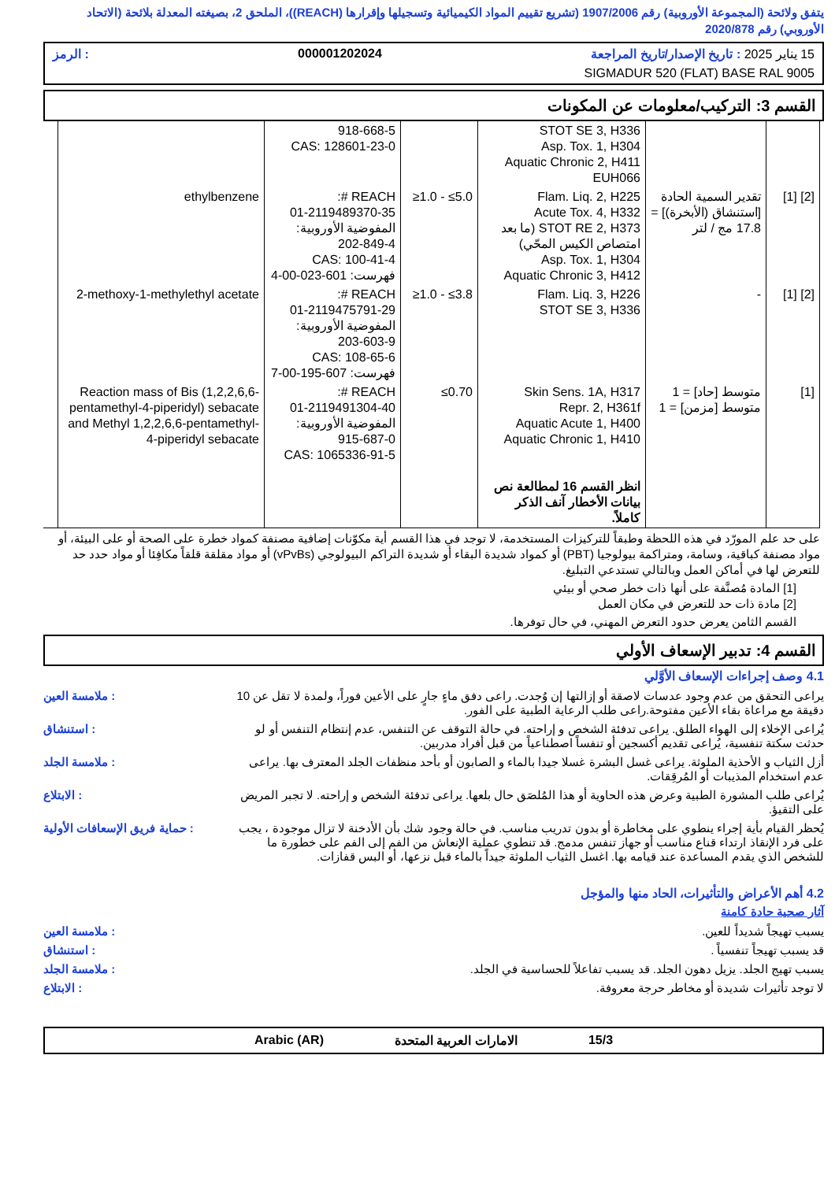يتفق ولائحة (المجموعة الأوروبية) رقم 1907/2006 (تشريع تقييم المواد الكيميائية وتسجيلها وإقرارها (REACH))، الملحق 2، بصيغته المعدلة بلائحة (الاتحاد الأوروبي) رقم 2020/878
15 يناير 2025 : تاريخ الإصدار/تاريخ المراجعة 000001202024: الرمز
SIGMADUR 520 (FLAT) BASE RAL 9005
القسم 3: التركيب/معلومات عن المكونات
| | | STOT SE 3, H336 Asp. Tox. 1, H304 Aquatic Chronic 2, H411 EUH066 | | 918-668-5 CAS: 128601-23-0 | |
| [2] [1] | تقدير السمية الحادة [استنشاق (الأبخرة)] = 17.8 مج / لتر | Flam. Liq. 2, H225 Acute Tox. 4, H332 STOT RE 2, H373 (ما بعد امتصاص الكيس المحّي) Asp. Tox. 1, H304 Aquatic Chronic 3, H412 | ≥1.0 - ≤5.0 | REACH #: 01-2119489370-35 المفوضية الأوروبية: 202-849-4 CAS: 100-41-4 فهرست: 601-023-00-4 | ethylbenzene |
| [2] [1] | - | Flam. Liq. 3, H226 STOT SE 3, H336 | ≥1.0 - ≤3.8 | REACH #: 01-2119475791-29 المفوضية الأوروبية: 203-603-9 CAS: 108-65-6 فهرست: 607-195-00-7 | 2-methoxy-1-methylethyl acetate |
| [1] | متوسط [حاد] = 1 متوسط [مزمن] = 1 | Skin Sens. 1A, H317 Repr. 2, H361f Aquatic Acute 1, H400 Aquatic Chronic 1, H410 انظر القسم 16 لمطالعة نص بيانات الأخطار آنف الذكر كاملاً. | ≤0.70 | REACH #: 01-2119491304-40 المفوضية الأوروبية: 915-687-0 CAS: 1065336-91-5 | Reaction mass of Bis (1,2,2,6,6-pentamethyl-4-piperidyl) sebacate and Methyl 1,2,2,6,6-pentamethyl-4-piperidyl sebacate |
على حد علم المورّد في هذه اللحظة وطبقاً للتركيزات المستخدمة، لا توجد في هذا القسم أية مكوّنات إضافية مصنفة كمواد خطرة على الصحة أو على البيئة، أو مواد مصنفة كباقية، وسامة، ومتراكمة بيولوجيا (PBT) أو كمواد شديدة البقاء أو شديدة التراكم البيولوجي (vPvBs) أو مواد مقلقة قلقاً مكافِئا أو مواد حدد حد للتعرض لها في أماكن العمل وبالتالي تستدعي التبليغ.
[1] المادة مُصنَّفة على أنها ذات خطر صحي أو بيئي
[2] مادة ذات حد للتعرض في مكان العمل
القسم الثامن يعرض حدود التعرض المهني، في حال توفرها.
القسم 4: تدبير الإسعاف الأولي
4.1 وصف إجراءات الإسعاف الأوَّلي
يراعى التحقق من عدم وجود عدسات لاصقة أو إزالتها إن وُجدت. راعى دفق ماءٍ جارٍ على الأعين فوراً، ولمدة لا تقل عن 10 دقيقة مع مراعاة بقاء الأعين مفتوحة.راعى طلب الرعاية الطبية على الفور.
: ملامسة العين
يُراعى الإخلاء إلى الهواء الطلق. يراعى تدفئة الشخص و إراحته. في حالة التوقف عن التنفس، عدم إنتظام التنفس أو لو حدثت سكتة تنفسية، يُراعى تقديم أكسجين أو تنفساً اصطناعياً من قبل أفراد مدربين.
: استنشاق
أزل الثياب و الأحذية الملوثة. يراعى غسل البشرة غسلا جيدا بالماء و الصابون أو بأحد منظفات الجلد المعترف بها. يراعى عدم استخدام المذيبات أو المُرقِقات.
: ملامسة الجلد
يُراعى طلب المشورة الطبية وعرض هذه الحاوية أو هذا المُلصَق حال بلعها. يراعى تدفئة الشخص و إراحته. لا تجبر المريض على التقيؤ.
: الابتلاع
يُحظر القيام بأية إجراء ينطوي على مخاطرة أو بدون تدريب مناسب. في حالة وجود شك بأن الأدخنة لا تزال موجودة ، يجب على فرد الإنقاذ ارتداء قناع مناسب أو جهاز تنفس مدمج. قد تنطوي عملية الإنعاش من الفم إلى الفم على خطورة ما للشخص الذي يقدم المساعدة عند قيامه بها. اغسل الثياب الملوثة جيداً بالماء قبل نزعها، أو البس قفازات.
: حماية فريق الإسعافات الأولية
4.2 أهم الأعراض والتأثيرات، الحاد منها والمؤجل
آثار صحية حادة كامنة
يسبب تهيجاً شديداً للعين. : ملامسة العين
قد يسبب تهيجاً تنفسياً . : استنشاق
يسبب تهيج الجلد. يزيل دهون الجلد. قد يسبب تفاعلاً للحساسية في الجلد.
: ملامسة الجلد
لا توجد تأثيرات شديدة أو مخاطر حرجة معروفة.
: الابتلاع
15/3 الامارات العربية المتحدة Arabic (AR)